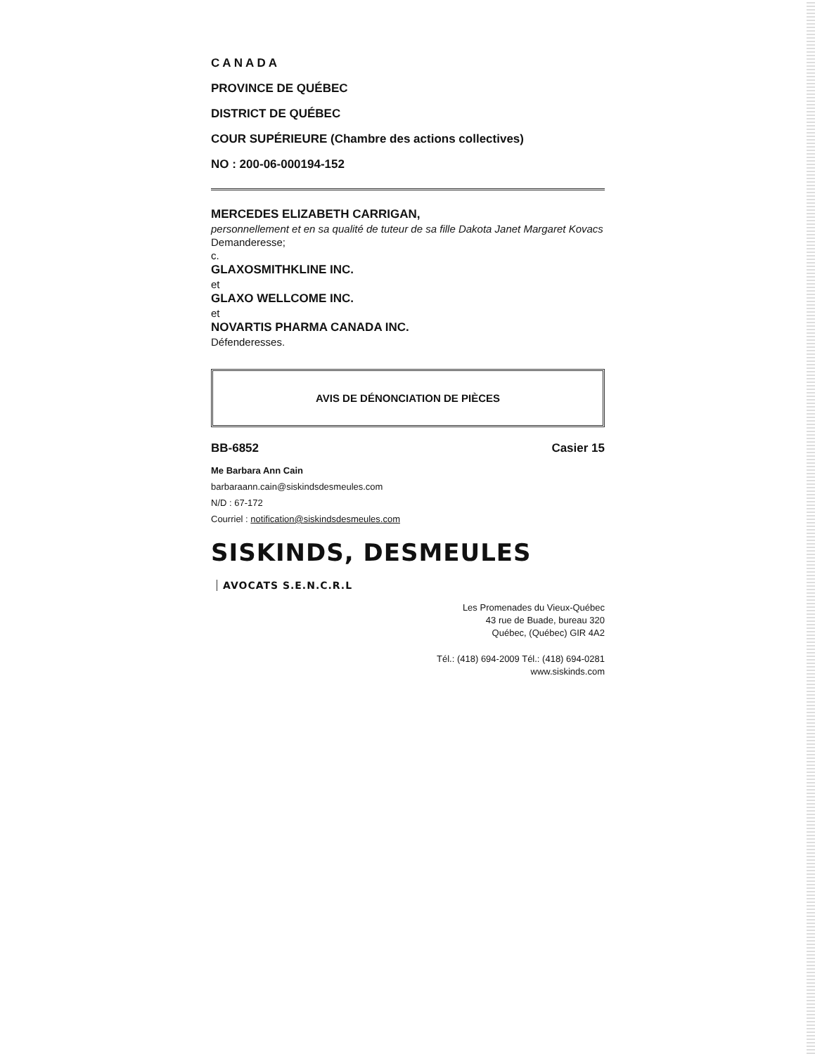C A N A D A
PROVINCE DE QUÉBEC
DISTRICT DE QUÉBEC
COUR SUPÉRIEURE (Chambre des actions collectives)
NO : 200-06-000194-152
MERCEDES ELIZABETH CARRIGAN,
personnellement et en sa qualité de tuteur de sa fille Dakota Janet Margaret Kovacs
Demanderesse;
c.
GLAXOSMITHKLINE INC.
et
GLAXO WELLCOME INC.
et
NOVARTIS PHARMA CANADA INC.
Défenderesses.
AVIS DE DÉNONCIATION DE PIÈCES
BB-6852 Casier 15
Me Barbara Ann Cain
barbaraann.cain@siskindsdesmeules.com
N/D : 67-172
Courriel : notification@siskindsdesmeules.com
SISKINDS, DESMEULES AVOCATS S.E.N.C.R.L
Les Promenades du Vieux-Québec
43 rue de Buade, bureau 320
Québec, (Québec) GIR 4A2
Tél.: (418) 694-2009 Tél.: (418) 694-0281
www.siskinds.com